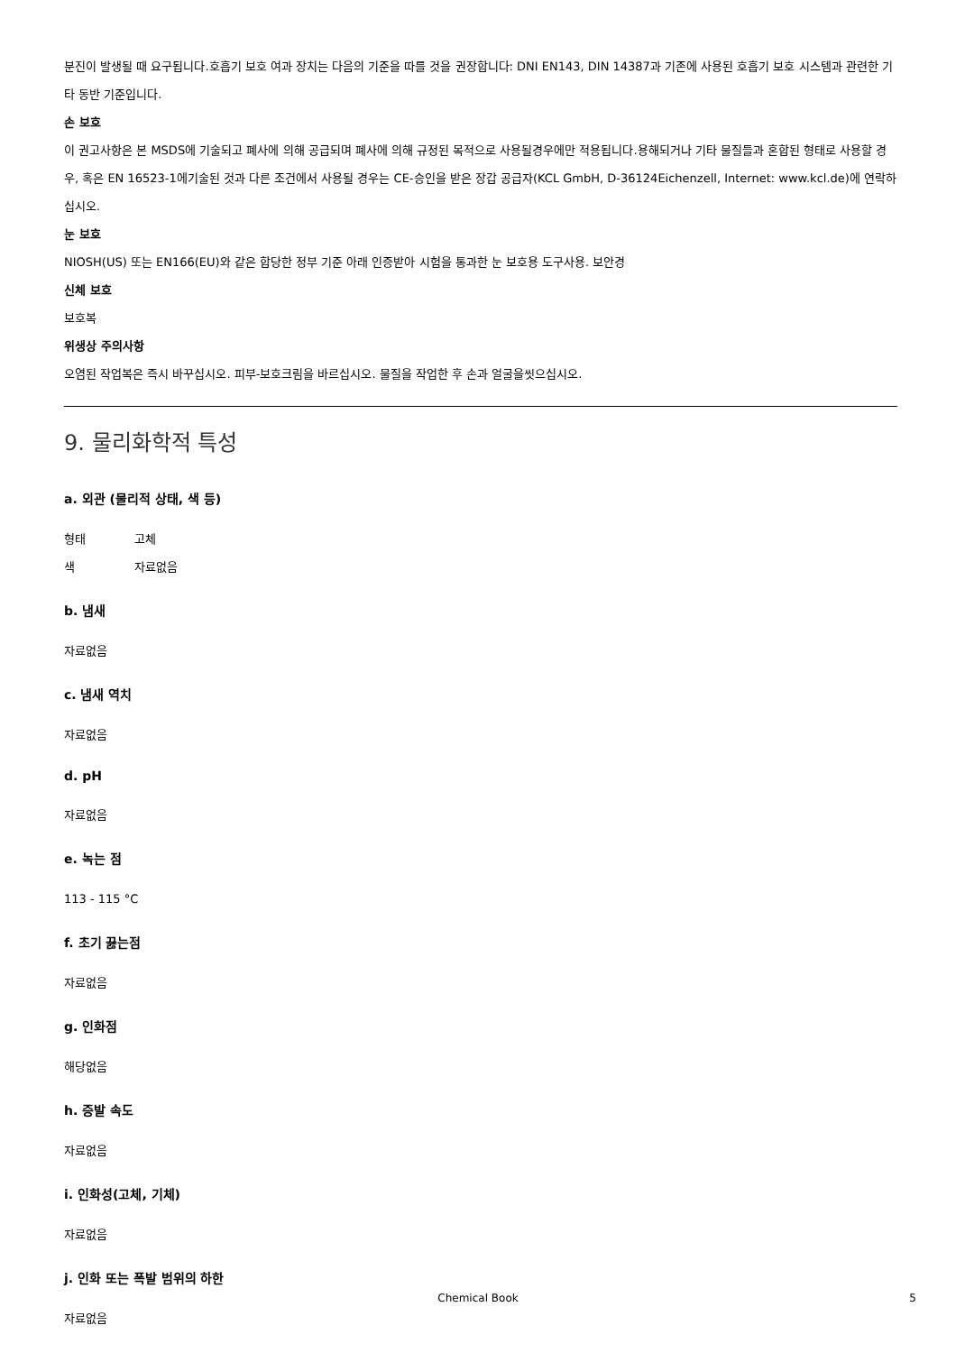분진이 발생될 때 요구됩니다.호흡기 보호 여과 장치는 다음의 기준을 따를 것을 권장합니다: DNI EN143, DIN 14387과 기존에 사용된 호흡기 보호 시스템과 관련한 기타 동반 기준입니다.
손 보호
이 권고사항은 본 MSDS에 기술되고 폐사에 의해 공급되며 폐사에 의해 규정된 목적으로 사용될경우에만 적용됩니다.용해되거나 기타 물질들과 혼합된 형태로 사용할 경우, 혹은 EN 16523-1에기술된 것과 다른 조건에서 사용될 경우는 CE-승인을 받은 장갑 공급자(KCL GmbH, D-36124Eichenzell, Internet: www.kcl.de)에 연락하십시오.
눈 보호
NIOSH(US) 또는 EN166(EU)와 같은 합당한 정부 기준 아래 인증받아 시험을 통과한 눈 보호용 도구사용. 보안경
신체 보호
보호복
위생상 주의사항
오염된 작업복은 즉시 바꾸십시오. 피부-보호크림을 바르십시오. 물질을 작업한 후 손과 얼굴을씻으십시오.
9. 물리화학적 특성
a. 외관 (물리적 상태, 색 등)
형태 고체
색 자료없음
b. 냄새
자료없음
c. 냄새 역치
자료없음
d. pH
자료없음
e. 녹는 점
113 - 115 °C
f. 초기 끓는점
자료없음
g. 인화점
해당없음
h. 증발 속도
자료없음
i. 인화성(고체, 기체)
자료없음
j. 인화 또는 폭발 범위의 하한
자료없음
Chemical Book 5